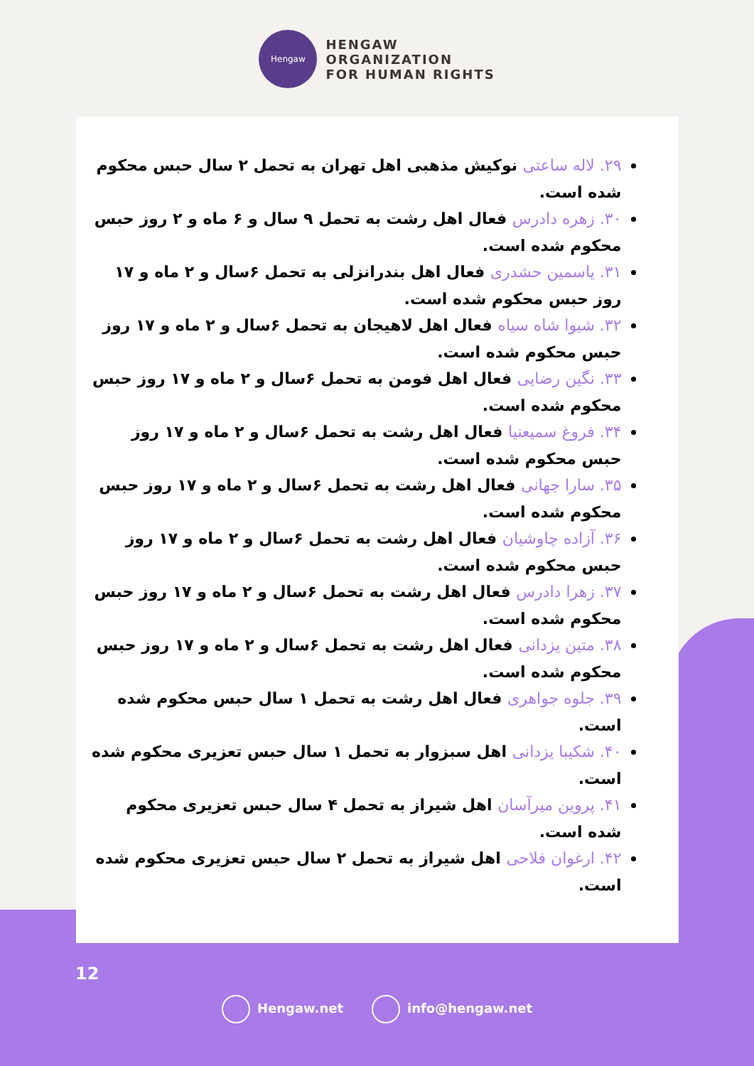Hengaw
HENGAW
ORGANIZATION
FOR HUMAN RIGHTS
۲۹. لاله ساعتی نوکیش مذهبی اهل تهران به تحمل ۲ سال حبس محکوم شده است.
۳۰. زهره دادرس فعال اهل رشت به تحمل ۹ سال و ۶ ماه و ۲ روز حبس محکوم شده است.
۳۱. یاسمین حشدری فعال اهل بندرانزلی به تحمل ۶سال و ۲ ماه و ۱۷ روز حبس محکوم شده است.
۳۲. شیوا شاه سیاه فعال اهل لاهیجان به تحمل ۶سال و ۲ ماه و ۱۷ روز حبس محکوم شده است.
۳۳. نگین رضایی فعال اهل فومن به تحمل ۶سال و ۲ ماه و ۱۷ روز حبس محکوم شده است.
۳۴. فروغ سمیعنیا فعال اهل رشت به تحمل ۶سال و ۲ ماه و ۱۷ روز حبس محکوم شده است.
۳۵. سارا جهانی فعال اهل رشت به تحمل ۶سال و ۲ ماه و ۱۷ روز حبس محکوم شده است.
۳۶. آزاده چاوشیان فعال اهل رشت به تحمل ۶سال و ۲ ماه و ۱۷ روز حبس محکوم شده است.
۳۷. زهرا دادرس فعال اهل رشت به تحمل ۶سال و ۲ ماه و ۱۷ روز حبس محکوم شده است.
۳۸. متین یزدانی فعال اهل رشت به تحمل ۶سال و ۲ ماه و ۱۷ روز حبس محکوم شده است.
۳۹. جلوه جواهری فعال اهل رشت به تحمل ۱ سال حبس محکوم شده است.
۴۰. شکیبا یزدانی اهل سبزوار به تحمل ۱ سال حبس تعزیری محکوم شده است.
۴۱. پروین میرآسان اهل شیراز به تحمل ۴ سال حبس تعزیری محکوم شده است.
۴۲. ارغوان فلاحی اهل شیراز به تحمل ۲ سال حبس تعزیری محکوم شده است.
12
Hengaw.net info@hengaw.net